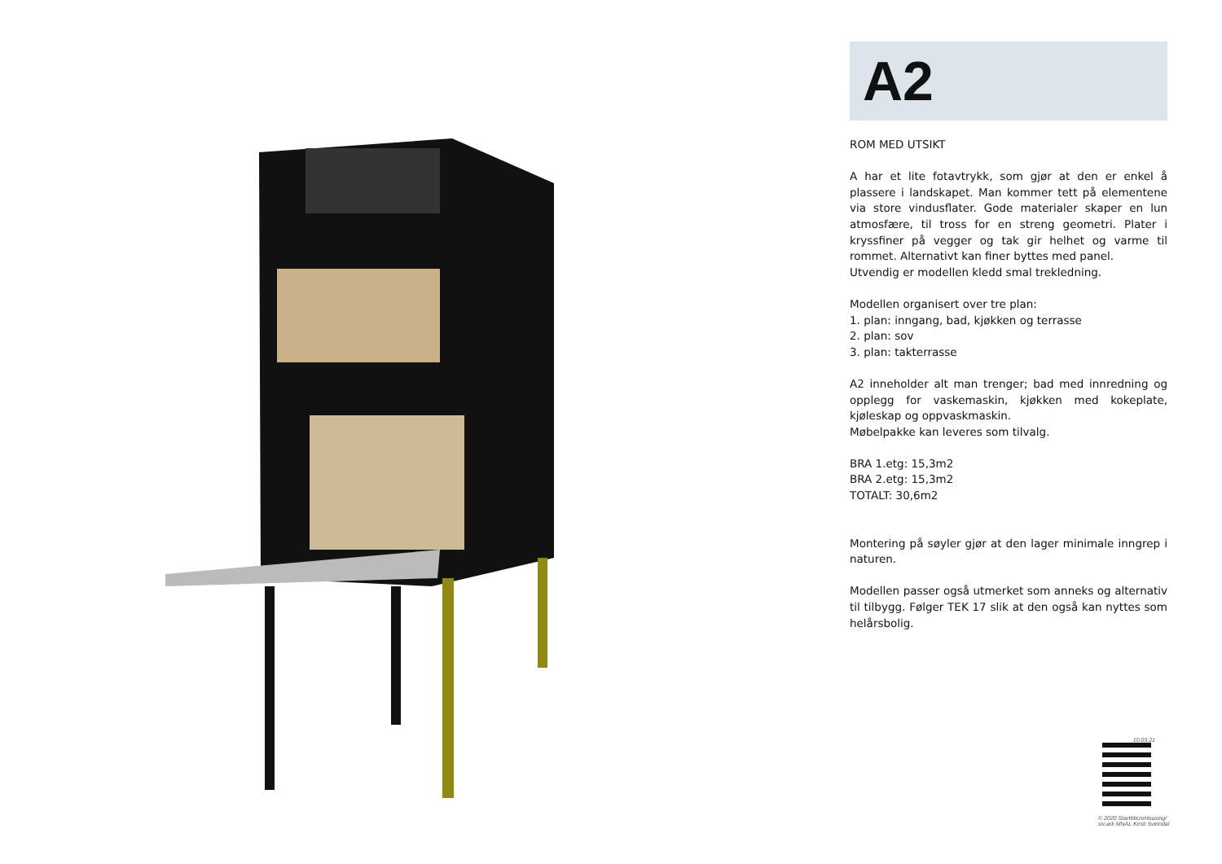A2
ROM MED UTSIKT
A har et lite fotavtrykk, som gjør at den er enkel å plassere i landskapet. Man kommer tett på elementene via store vindusflater. Gode materialer skaper en lun atmosfære, til tross for en streng geometri. Plater i kryssfiner på vegger og tak gir helhet og varme til rommet. Alternativt kan finer byttes med panel.
Utvendig er modellen kledd smal trekledning.
Modellen organisert over tre plan:
1. plan: inngang, bad, kjøkken og terrasse
2. plan: sov
3. plan: takterrasse
A2 inneholder alt man trenger; bad med innredning og opplegg for vaskemaskin, kjøkken med kokeplate, kjøleskap og oppvaskmaskin.
Møbelpakke kan leveres som tilvalg.
BRA 1.etg: 15,3m2
BRA 2.etg: 15,3m2
TOTALT: 30,6m2
Montering på søyler gjør at den lager minimale inngrep i naturen.
Modellen passer også utmerket som anneks og alternativ til tilbygg. Følger TEK 17 slik at den også kan nyttes som helårsbolig.
10.03.21
© 2020 StartMicroHousing/
siv.ark MNAL Kirsti Sveindal